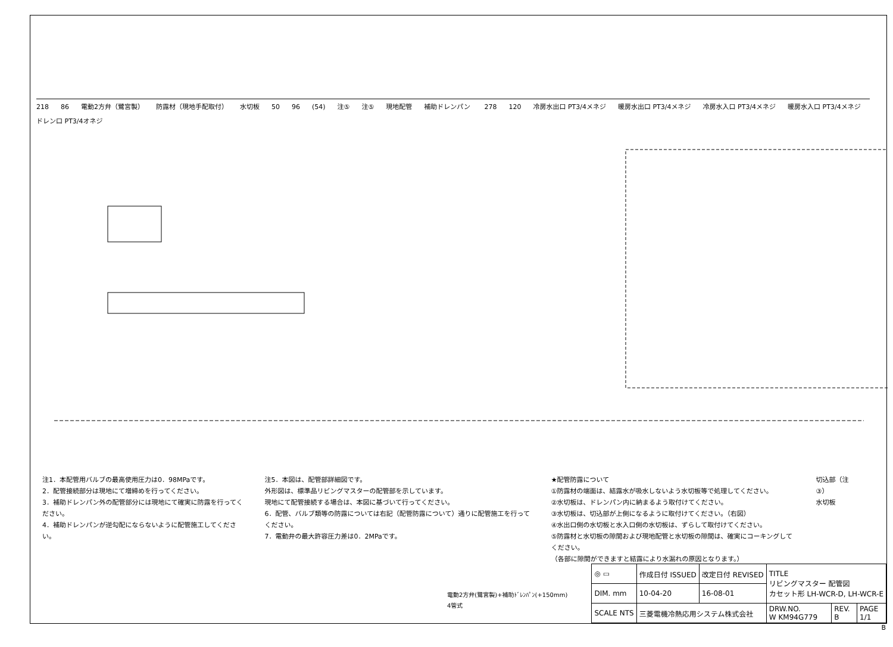218 86 電動2方弁（鷺宮製） 防露材（現地手配取付） 水切板 50 96 (54) 注⑤ 注⑤ 現地配管 補助ドレンパン 278 120 冷房水出口 PT3/4メネジ 暖房水出口 PT3/4メネジ 冷房水入口 PT3/4メネジ 暖房水入口 PT3/4メネジ ドレン口 PT3/4オネジ
注1．本配管用バルブの最高使用圧力は0．98MPaです。
2．配管接続部分は現地にて増締めを行ってください。
3．補助ドレンパン外の配管部分には現地にて確実に防露を行ってください。
4．補助ドレンパンが逆勾配にならないように配管施工してください。
注5．本図は、配管部詳細図です。
外形図は、標準品リビングマスターの配管部を示しています。
現地にて配管接続する場合は、本図に基づいて行ってください。
6．配管、バルブ類等の防露については右記（配管防露について）通りに配管施工を行ってください。
7．電動弁の最大許容圧力差は0．2MPaです。
★配管防露について
①防露材の端面は、結露水が吸水しないよう水切板等で処理してください。
②水切板は、ドレンパン内に納まるよう取付けてください。
③水切板は、切込部が上側になるように取付けてください。（右図）
④水出口側の水切板と水入口側の水切板は、ずらして取付けてください。
⑤防露材と水切板の隙間および現地配管と水切板の隙間は、確実にコーキングしてください。
（各部に隙間ができますと結露により水漏れの原因となります。）
切込部（注③）
水切板
電動2方弁(鷺宮製)+補助ﾄﾞﾚﾝﾊﾟﾝ(+150mm)
4管式
| ◎ ▭ | 作成日付 ISSUED | 改定日付 REVISED | TITLE リビングマスター 配管図 カセット形 LH-WCR-D, LH-WCR-E | | |
| DIM. mm | 10-04-20 | 16-08-01 | | | |
| SCALE NTS | 三菱電機冷熱応用システム株式会社 | | DRW.NO. W KM94G779 | REV. B | PAGE 1/1 |
B